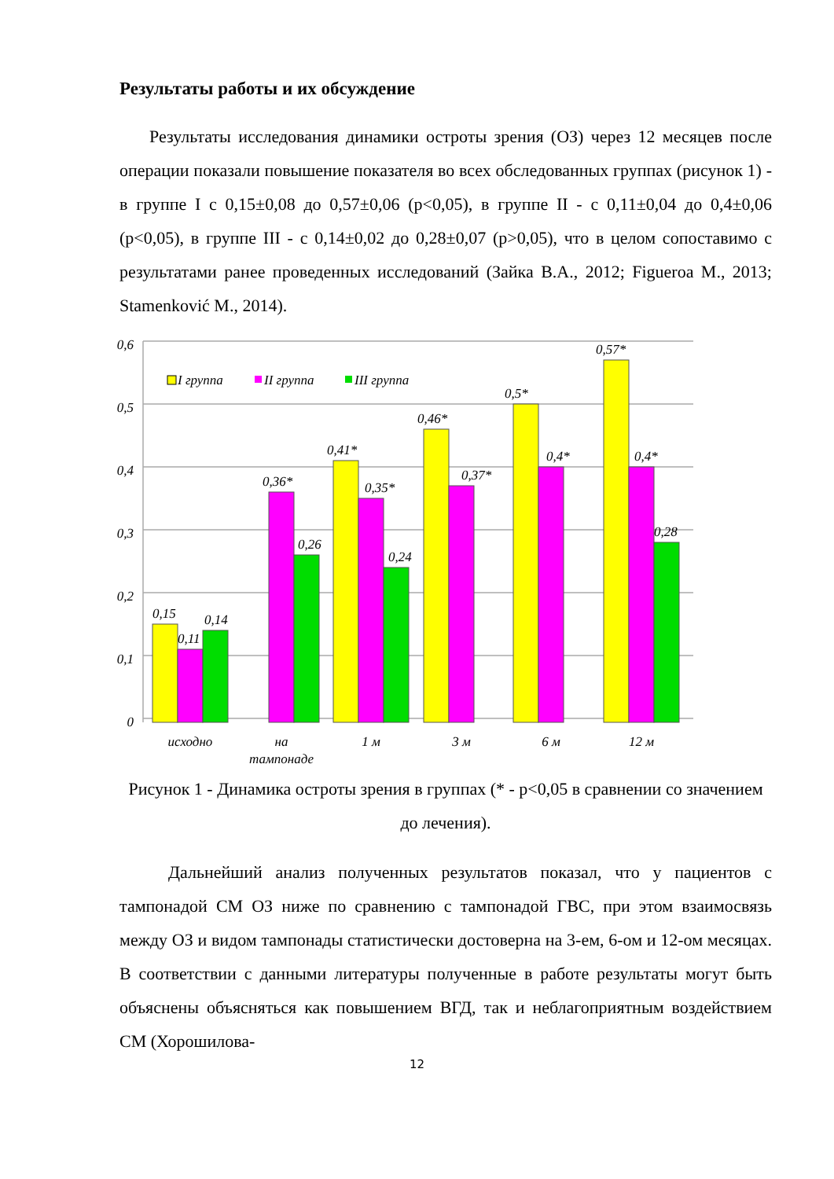Результаты работы и их обсуждение
Результаты исследования динамики остроты зрения (ОЗ) через 12 месяцев после операции показали повышение показателя во всех обследованных группах (рисунок 1) - в группе I с 0,15±0,08 до 0,57±0,06 (p<0,05), в группе II - с 0,11±0,04 до 0,4±0,06 (p<0,05), в группе III - с 0,14±0,02 до 0,28±0,07 (p>0,05), что в целом сопоставимо с результатами ранее проведенных исследований (Зайка В.А., 2012; Figueroa M., 2013; Stamenković M., 2014).
0
0,1
0,2
0,3
0,4
0,5
0,6
I группа
II группа
III группа
0,15
0,11
0,14
0,36*
0,26
0,41*
0,35*
0,24
0,46*
0,37*
0,5*
0,4*
0,57*
0,4*
0,28
исходно
на
тампонаде
1 м
3 м
6 м
12 м
Рисунок 1 - Динамика остроты зрения в группах (* - p<0,05 в сравнении со значением до лечения).
Дальнейший анализ полученных результатов показал, что у пациентов с тампонадой СМ ОЗ ниже по сравнению с тампонадой ГВС, при этом взаимосвязь между ОЗ и видом тампонады статистически достоверна на 3-ем, 6-ом и 12-ом месяцах. В соответствии с данными литературы полученные в работе результаты могут быть объяснены объясняться как повышением ВГД, так и неблагоприятным воздействием СМ (Хорошилова-
12